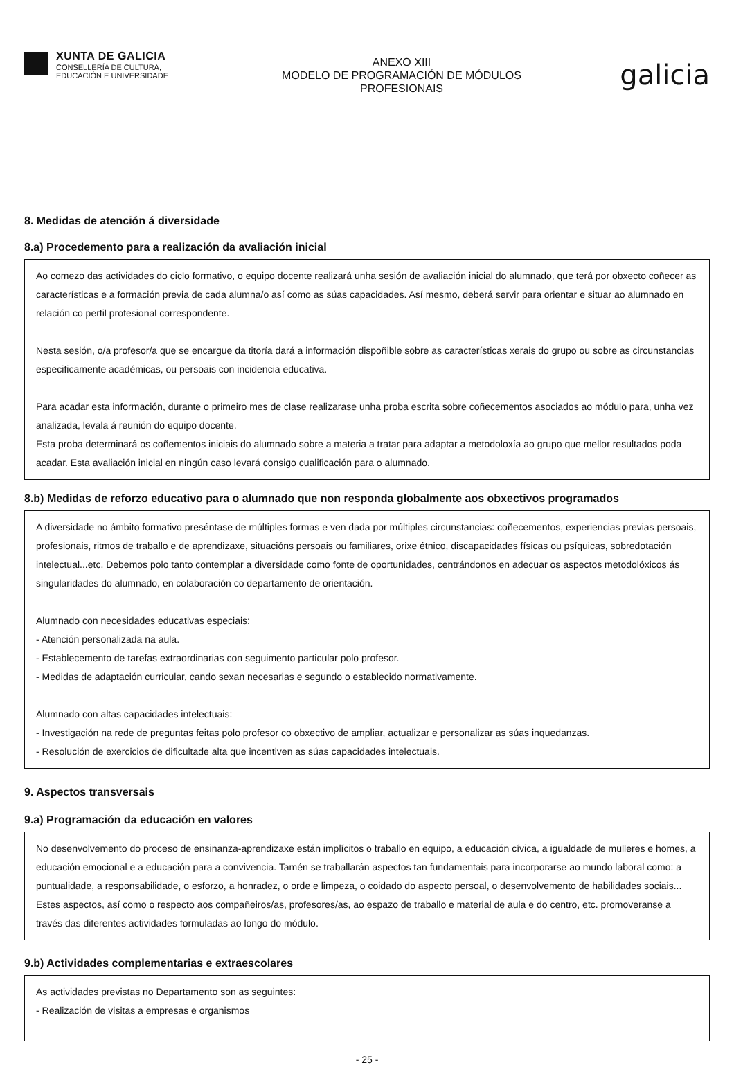XUNTA DE GALICIA
CONSELLERÍA DE CULTURA,
EDUCACIÓN E UNIVERSIDADE
ANEXO XIII
MODELO DE PROGRAMACIÓN DE MÓDULOS
PROFESIONAIS
galicia
8. Medidas de atención á diversidade
8.a) Procedemento para a realización da avaliación inicial
Ao comezo das actividades do ciclo formativo, o equipo docente realizará unha sesión de avaliación inicial do alumnado, que terá por obxecto coñecer as características e a formación previa de cada alumna/o así como as súas capacidades. Así mesmo, deberá servir para orientar e situar ao alumnado en relación co perfil profesional correspondente.
Nesta sesión, o/a profesor/a que se encargue da titoría dará a información dispoñible sobre as características xerais do grupo ou sobre as circunstancias especificamente académicas, ou persoais con incidencia educativa.
Para acadar esta información, durante o primeiro mes de clase realizarase unha proba escrita sobre coñecementos asociados ao módulo para, unha vez analizada, levala á reunión do equipo docente.
Esta proba determinará os coñementos iniciais do alumnado sobre a materia a tratar para adaptar a metodoloxía ao grupo que mellor resultados poda acadar. Esta avaliación inicial en ningún caso levará consigo cualificación para o alumnado.
8.b) Medidas de reforzo educativo para o alumnado que non responda globalmente aos obxectivos programados
A diversidade no ámbito formativo preséntase de múltiples formas e ven dada por múltiples circunstancias: coñecementos, experiencias previas persoais, profesionais, ritmos de traballo e de aprendizaxe, situacións persoais ou familiares, orixe étnico, discapacidades físicas ou psíquicas, sobredotación intelectual...etc. Debemos polo tanto contemplar a diversidade como fonte de oportunidades, centrándonos en adecuar os aspectos metodolóxicos ás singularidades do alumnado, en colaboración co departamento de orientación.
Alumnado con necesidades educativas especiais:
- Atención personalizada na aula.
- Establecemento de tarefas extraordinarias con seguimento particular polo profesor.
- Medidas de adaptación curricular, cando sexan necesarias e segundo o establecido normativamente.
Alumnado con altas capacidades intelectuais:
- Investigación na rede de preguntas feitas polo profesor co obxectivo de ampliar, actualizar e personalizar as súas inquedanzas.
- Resolución de exercicios de dificultade alta que incentiven as súas capacidades intelectuais.
9. Aspectos transversais
9.a) Programación da educación en valores
No desenvolvemento do proceso de ensinanza-aprendizaxe están implícitos o traballo en equipo, a educación cívica, a igualdade de mulleres e homes, a educación emocional e a educación para a convivencia. Tamén se traballarán aspectos tan fundamentais para incorporarse ao mundo laboral como: a puntualidade, a responsabilidade, o esforzo, a honradez, o orde e limpeza, o coidado do aspecto persoal, o desenvolvemento de habilidades sociais... Estes aspectos, así como o respecto aos compañeiros/as, profesores/as, ao espazo de traballo e material de aula e do centro, etc. promoveranse a través das diferentes actividades formuladas ao longo do módulo.
9.b) Actividades complementarias e extraescolares
As actividades previstas no Departamento son as seguintes:
- Realización de visitas a empresas e organismos
- 25 -